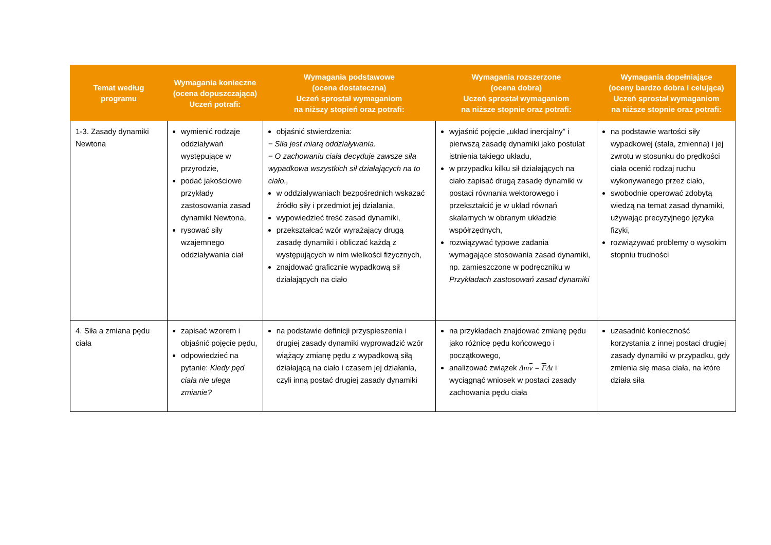| Temat według programu | Wymagania konieczne (ocena dopuszczająca) Uczeń potrafi: | Wymagania podstawowe (ocena dostateczna) Uczeń sprostał wymaganiom na niższy stopień oraz potrafi: | Wymagania rozszerzone (ocena dobra) Uczeń sprostał wymaganiom na niższe stopnie oraz potrafi: | Wymagania dopełniające (oceny bardzo dobra i celująca) Uczeń sprostał wymaganiom na niższe stopnie oraz potrafi: |
| --- | --- | --- | --- | --- |
| 1-3. Zasady dynamiki Newtona | wymienić rodzaje oddziaływań występujące w przyrodzie, podać jakościowe przykłady zastosowania zasad dynamiki Newtona, rysować siły wzajemnego oddziaływania ciał | objaśnić stwierdzenia: − Siła jest miarą oddziaływania. − O zachowaniu ciała decyduje zawsze siła wypadkowa wszystkich sił działających na to ciało., w oddziaływaniach bezpośrednich wskazać źródło siły i przedmiot jej działania, wypowiedzieć treść zasad dynamiki, przekształcać wzór wyrażający drugą zasadę dynamiki i obliczać każdą z występujących w nim wielkości fizycznych, znajdować graficznie wypadkową sił działających na ciało | wyjaśnić pojęcie „układ inercjalny” i pierwszą zasadę dynamiki jako postulat istnienia takiego układu, w przypadku kilku sił działających na ciało zapisać drugą zasadę dynamiki w postaci równania wektorowego i przekształcić je w układ równań skalarnych w obranym układzie współrzędnych, rozwiązywać typowe zadania wymagające stosowania zasad dynamiki, np. zamieszczone w podręczniku w Przykładach zastosowań zasad dynamiki | na podstawie wartości siły wypadkowej (stała, zmienna) i jej zwrotu w stosunku do prędkości ciała ocenić rodzaj ruchu wykonywanego przez ciało, swobodnie operować zdobytą wiedzą na temat zasad dynamiki, używając precyzyjnego języka fizyki, rozwiązywać problemy o wysokim stopniu trudności |
| 4. Siła a zmiana pędu ciała | zapisać wzorem i objaśnić pojęcie pędu, odpowiedzieć na pytanie: Kiedy pęd ciała nie ulega zmianie? | na podstawie definicji przyspieszenia i drugiej zasady dynamiki wyprowadzić wzór wiążący zmianę pędu z wypadkową siłą działającą na ciało i czasem jej działania, czyli inną postać drugiej zasady dynamiki | na przykładach znajdować zmianę pędu jako różnicę pędu końcowego i początkowego, analizować związek Δm v = F Δt i wyciągnąć wniosek w postaci zasady zachowania pędu ciała | uzasadnić konieczność korzystania z innej postaci drugiej zasady dynamiki w przypadku, gdy zmienia się masa ciała, na które działa siła |